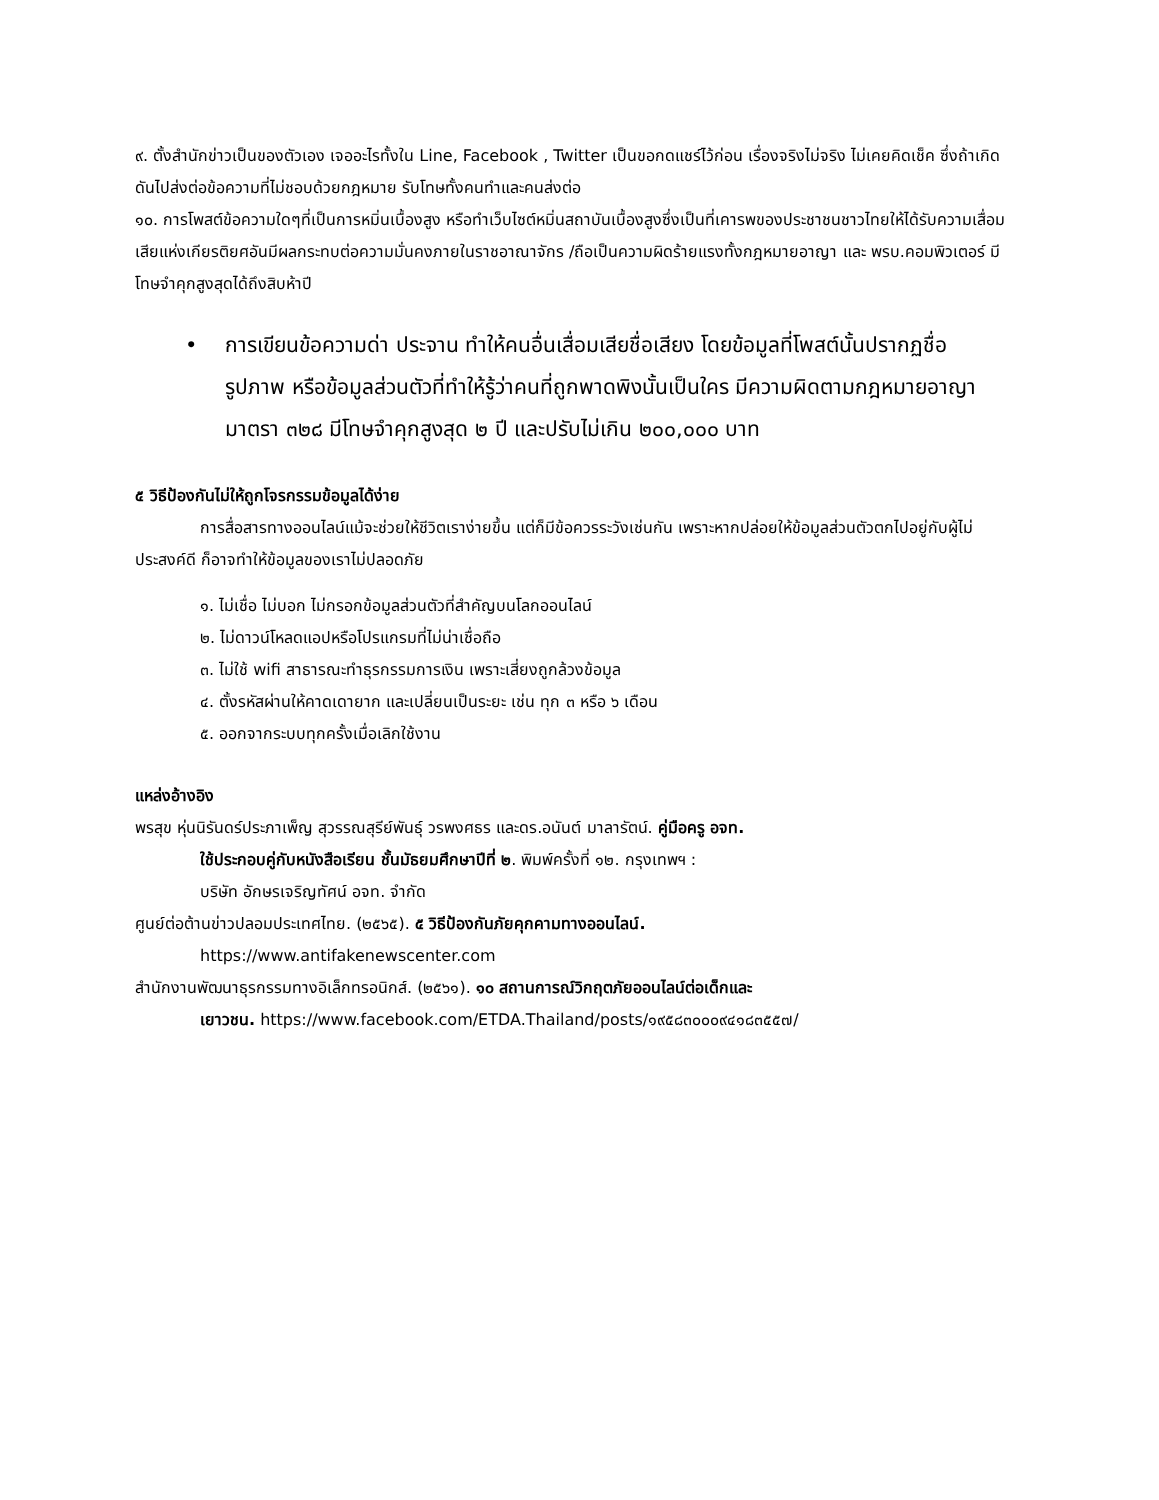๙. ตั้งสำนักข่าวเป็นของตัวเอง เจออะไรทั้งใน Line, Facebook , Twitter เป็นขอกดแชร์ไว้ก่อน เรื่องจริงไม่จริง ไม่เคยคิดเช็ค ซึ่งถ้าเกิดดันไปส่งต่อข้อความที่ไม่ชอบด้วยกฎหมาย รับโทษทั้งคนทำและคนส่งต่อ
๑๐. การโพสต์ข้อความใดๆที่เป็นการหมิ่นเบื้องสูง หรือทำเว็บไซต์หมิ่นสถาบันเบื้องสูงซึ่งเป็นที่เคารพของประชาชนชาวไทยให้ได้รับความเสื่อมเสียแห่งเกียรติยศอันมีผลกระทบต่อความมั่นคงภายในราชอาณาจักร /ถือเป็นความผิดร้ายแรงทั้งกฎหมายอาญา และ พรบ.คอมพิวเตอร์ มีโทษจำคุกสูงสุดได้ถึงสิบห้าปี
• การเขียนข้อความด่า ประจาน ทำให้คนอื่นเสื่อมเสียชื่อเสียง โดยข้อมูลที่โพสต์นั้นปรากฏชื่อ รูปภาพ หรือข้อมูลส่วนตัวที่ทำให้รู้ว่าคนที่ถูกพาดพิงนั้นเป็นใคร มีความผิดตามกฎหมายอาญา มาตรา ๓๒๘ มีโทษจำคุกสูงสุด ๒ ปี และปรับไม่เกิน ๒๐๐,๐๐๐ บาท
๕ วิธีป้องกันไม่ให้ถูกโจรกรรมข้อมูลได้ง่าย
การสื่อสารทางออนไลน์แม้จะช่วยให้ชีวิตเราง่ายขึ้น แต่ก็มีข้อควรระวังเช่นกัน เพราะหากปล่อยให้ข้อมูลส่วนตัวตกไปอยู่กับผู้ไม่ประสงค์ดี ก็อาจทำให้ข้อมูลของเราไม่ปลอดภัย
๑. ไม่เชื่อ ไม่บอก ไม่กรอกข้อมูลส่วนตัวที่สำคัญบนโลกออนไลน์
๒. ไม่ดาวน์โหลดแอปหรือโปรแกรมที่ไม่น่าเชื่อถือ
๓. ไม่ใช้ wifi สาธารณะทำธุรกรรมการเงิน เพราะเสี่ยงถูกล้วงข้อมูล
๔. ตั้งรหัสผ่านให้คาดเดายาก และเปลี่ยนเป็นระยะ เช่น ทุก ๓ หรือ ๖ เดือน
๕. ออกจากระบบทุกครั้งเมื่อเลิกใช้งาน
แหล่งอ้างอิง
พรสุข หุ่นนิรันดร์ประภาเพ็ญ สุวรรณสุรีย์พันธุ์ วรพงศธร และดร.อนันต์ มาลารัตน์. คู่มือครู อจท.
ใช้ประกอบคู่กับหนังสือเรียน ชั้นมัธยมศึกษาปีที่ ๒. พิมพ์ครั้งที่ ๑๒. กรุงเทพฯ :
บริษัท อักษรเจริญทัศน์ อจท. จำกัด
ศูนย์ต่อต้านข่าวปลอมประเทศไทย. (๒๕๖๕). ๕ วิธีป้องกันภัยคุกคามทางออนไลน์.
https://www.antifakenewscenter.com
สำนักงานพัฒนาธุรกรรมทางอิเล็กทรอนิกส์. (๒๕๖๑). ๑๐ สถานการณ์วิกฤตภัยออนไลน์ต่อเด็กและ
เยาวชน. https://www.facebook.com/ETDA.Thailand/posts/๑๙๕๘๓๐๐๐๙๔๑๘๓๕๕๗/